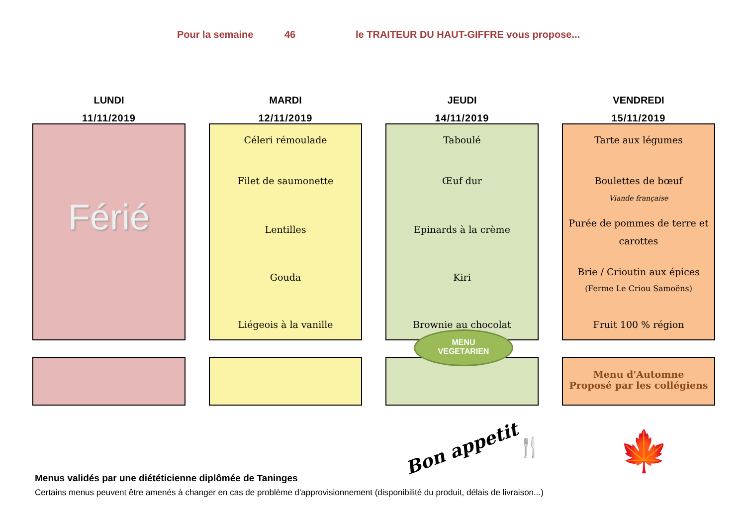Pour la semaine 46 le TRAITEUR DU HAUT-GIFFRE vous propose...
LUNDI
11/11/2019
Férié
MARDI
12/11/2019
Céleri rémoulade
Filet de saumonette
Lentilles
Gouda
Liégeois à la vanille
JEUDI
14/11/2019
Taboulé
Œuf dur
Epinards à la crème
Kiri
Brownie au chocolat
MENU
VEGETARIEN
VENDREDI
15/11/2019
Tarte aux légumes
Boulettes de bœuf
Viande française
Purée de pommes de terre et carottes
Brie / Crioutin aux épices (Ferme Le Criou Samoëns)
Fruit 100 % région
Menu d'Automne
Proposé par les collégiens
Bon appetit 🍴 🍁
Menus validés par une diététicienne diplômée de Taninges
Certains menus peuvent être amenés à changer en cas de problème d'approvisionnement (disponibilité du produit, délais de livraison...)